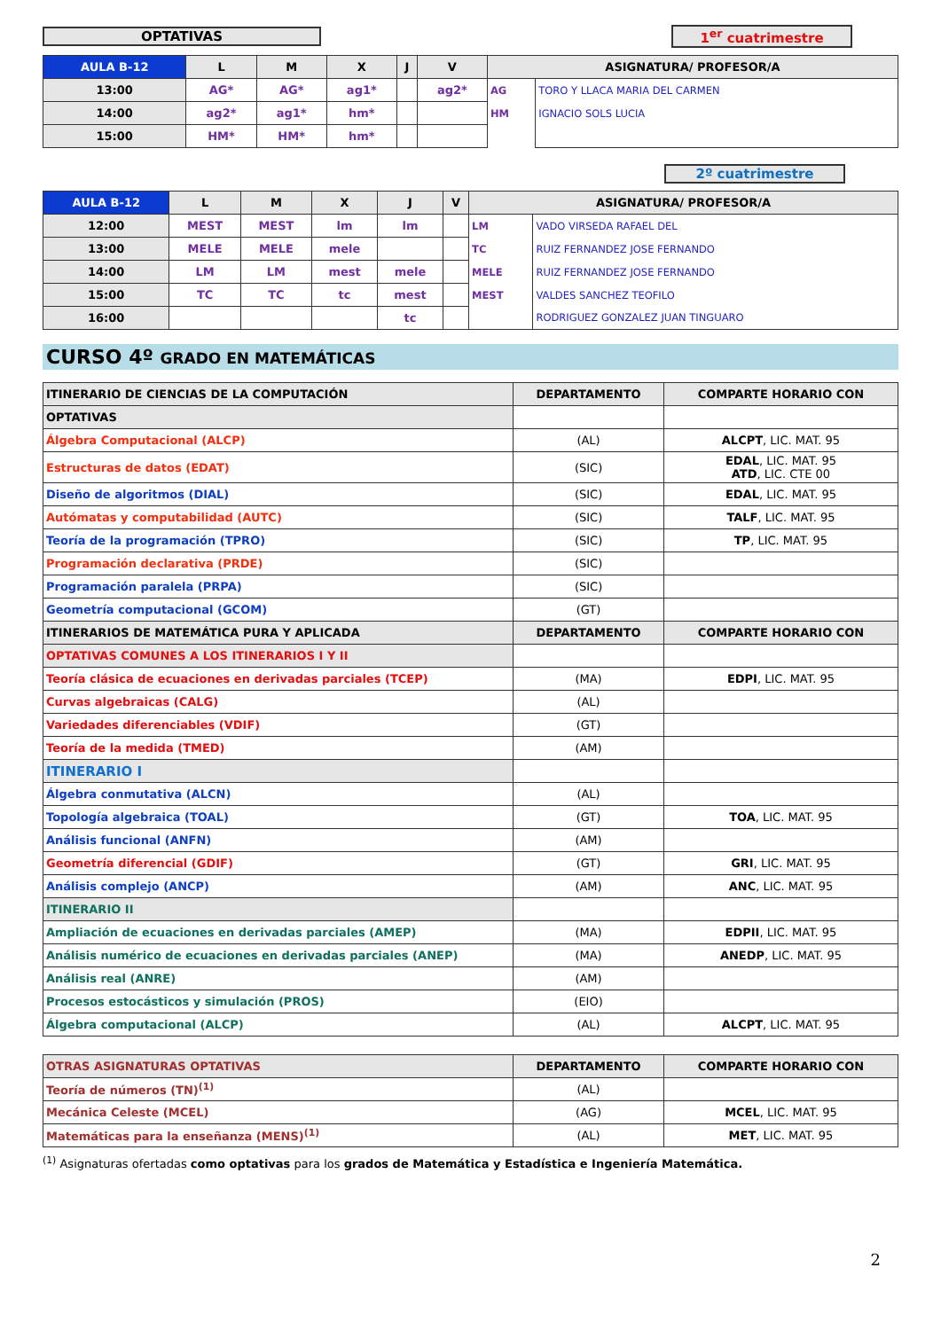OPTATIVAS 1<sup>er</sup> cuatrimestre
| AULA B-12 | L | M | X | J | V | ASIGNATURA/ PROFESOR/A | |
| --- | --- | --- | --- | --- | --- | --- | --- |
| 13:00 | AG* | AG* | ag1* | | ag2* | AG | TORO Y LLACA MARIA DEL CARMEN |
| 14:00 | ag2* | ag1* | hm* | | | HM | IGNACIO SOLS LUCIA |
| 15:00 | HM* | HM* | hm* | | | | |
2º cuatrimestre
| AULA B-12 | L | M | X | J | V | ASIGNATURA/ PROFESOR/A | |
| --- | --- | --- | --- | --- | --- | --- | --- |
| 12:00 | MEST | MEST | lm | lm | | LM | VADO VIRSEDA RAFAEL DEL |
| 13:00 | MELE | MELE | mele | | | TC | RUIZ FERNANDEZ JOSE FERNANDO |
| 14:00 | LM | LM | mest | mele | | MELE | RUIZ FERNANDEZ JOSE FERNANDO |
| 15:00 | TC | TC | tc | mest | | MEST | VALDES SANCHEZ TEOFILO |
| 16:00 | | | | tc | | | RODRIGUEZ GONZALEZ JUAN TINGUARO |
CURSO 4º GRADO EN MATEMÁTICAS
| ITINERARIO DE CIENCIAS DE LA COMPUTACIÓN | DEPARTAMENTO | COMPARTE HORARIO CON |
| OPTATIVAS | | |
| Álgebra Computacional (ALCP) | (AL) | ALCPT , LIC. MAT. 95 |
| Estructuras de datos (EDAT) | (SIC) | EDAL , LIC. MAT. 95 ATD , LIC. CTE 00 |
| Diseño de algoritmos (DIAL) | (SIC) | EDAL , LIC. MAT. 95 |
| Autómatas y computabilidad (AUTC) | (SIC) | TALF , LIC. MAT. 95 |
| Teoría de la programación (TPRO) | (SIC) | TP , LIC. MAT. 95 |
| Programación declarativa (PRDE) | (SIC) | |
| Programación paralela (PRPA) | (SIC) | |
| Geometría computacional (GCOM) | (GT) | |
| ITINERARIOS DE MATEMÁTICA PURA Y APLICADA | DEPARTAMENTO | COMPARTE HORARIO CON |
| OPTATIVAS COMUNES A LOS ITINERARIOS I Y II | | |
| Teoría clásica de ecuaciones en derivadas parciales (TCEP) | (MA) | EDPI , LIC. MAT. 95 |
| Curvas algebraicas (CALG) | (AL) | |
| Variedades diferenciables (VDIF) | (GT) | |
| Teoría de la medida (TMED) | (AM) | |
| ITINERARIO I | | |
| Álgebra conmutativa (ALCN) | (AL) | |
| Topología algebraica (TOAL) | (GT) | TOA , LIC. MAT. 95 |
| Análisis funcional (ANFN) | (AM) | |
| Geometría diferencial (GDIF) | (GT) | GRI , LIC. MAT. 95 |
| Análisis complejo (ANCP) | (AM) | ANC , LIC. MAT. 95 |
| ITINERARIO II | | |
| Ampliación de ecuaciones en derivadas parciales (AMEP) | (MA) | EDPII , LIC. MAT. 95 |
| Análisis numérico de ecuaciones en derivadas parciales (ANEP) | (MA) | ANEDP , LIC. MAT. 95 |
| Análisis real (ANRE) | (AM) | |
| Procesos estocásticos y simulación (PROS) | (EIO) | |
| Álgebra computacional (ALCP) | (AL) | ALCPT , LIC. MAT. 95 |
| OTRAS ASIGNATURAS OPTATIVAS | DEPARTAMENTO | COMPARTE HORARIO CON |
| Teoría de números (TN)<sup>(1)</sup> | (AL) | |
| Mecánica Celeste (MCEL) | (AG) | MCEL , LIC. MAT. 95 |
| Matemáticas para la enseñanza (MENS)<sup>(1)</sup> | (AL) | MET , LIC. MAT. 95 |
<sup>(1)</sup> Asignaturas ofertadas como optativas para los grados de Matemática y Estadística e Ingeniería Matemática.
2